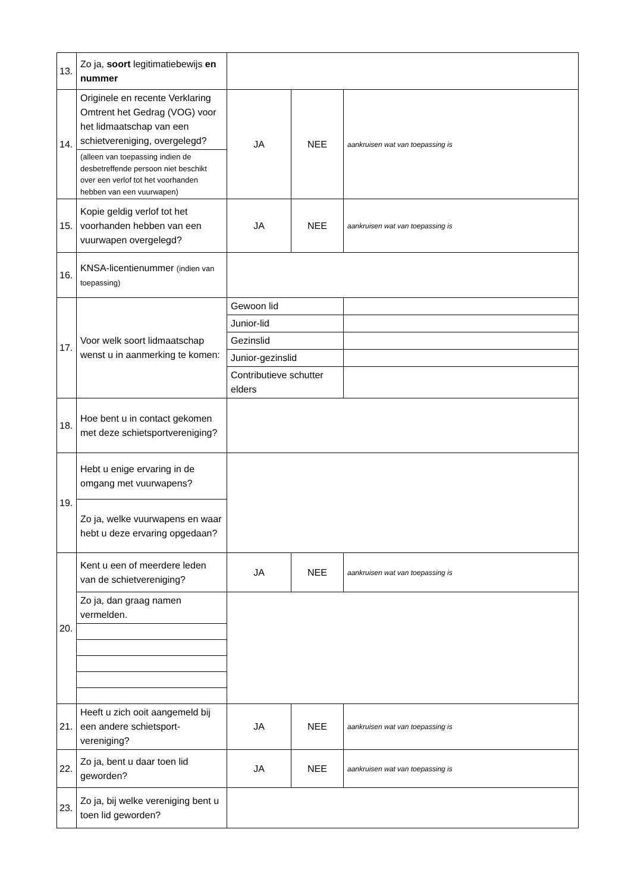| 13. | Zo ja, soort legitimatiebewijs en nummer | | | |
| 14. | Originele en recente Verklaring Omtrent het Gedrag (VOG) voor het lidmaatschap van een schietvereniging, overgelegd? | JA | NEE | aankruisen wat van toepassing is |
| | (alleen van toepassing indien de desbetreffende persoon niet beschikt over een verlof tot het voorhanden hebben van een vuurwapen) | | | |
| 15. | Kopie geldig verlof tot het voorhanden hebben van een vuurwapen overgelegd? | JA | NEE | aankruisen wat van toepassing is |
| 16. | KNSA-licentienummer (indien van toepassing) | | | |
| 17. | Voor welk soort lidmaatschap wenst u in aanmerking te komen: | Gewoon lid | | |
| | | Junior-lid | | |
| | | Gezinslid | | |
| | | Junior-gezinslid | | |
| | | Contributieve schutter elders | | |
| 18. | Hoe bent u in contact gekomen met deze schietsportvereniging? | | | |
| 19. | Hebt u enige ervaring in de omgang met vuurwapens? | | | |
| | Zo ja, welke vuurwapens en waar hebt u deze ervaring opgedaan? | | | |
| 20. | Kent u een of meerdere leden van de schietvereniging? | JA | NEE | aankruisen wat van toepassing is |
| | Zo ja, dan graag namen vermelden. | | | |
| 21. | Heeft u zich ooit aangemeld bij een andere schietsport-vereniging? | JA | NEE | aankruisen wat van toepassing is |
| 22. | Zo ja, bent u daar toen lid geworden? | JA | NEE | aankruisen wat van toepassing is |
| 23. | Zo ja, bij welke vereniging bent u toen lid geworden? | | | |